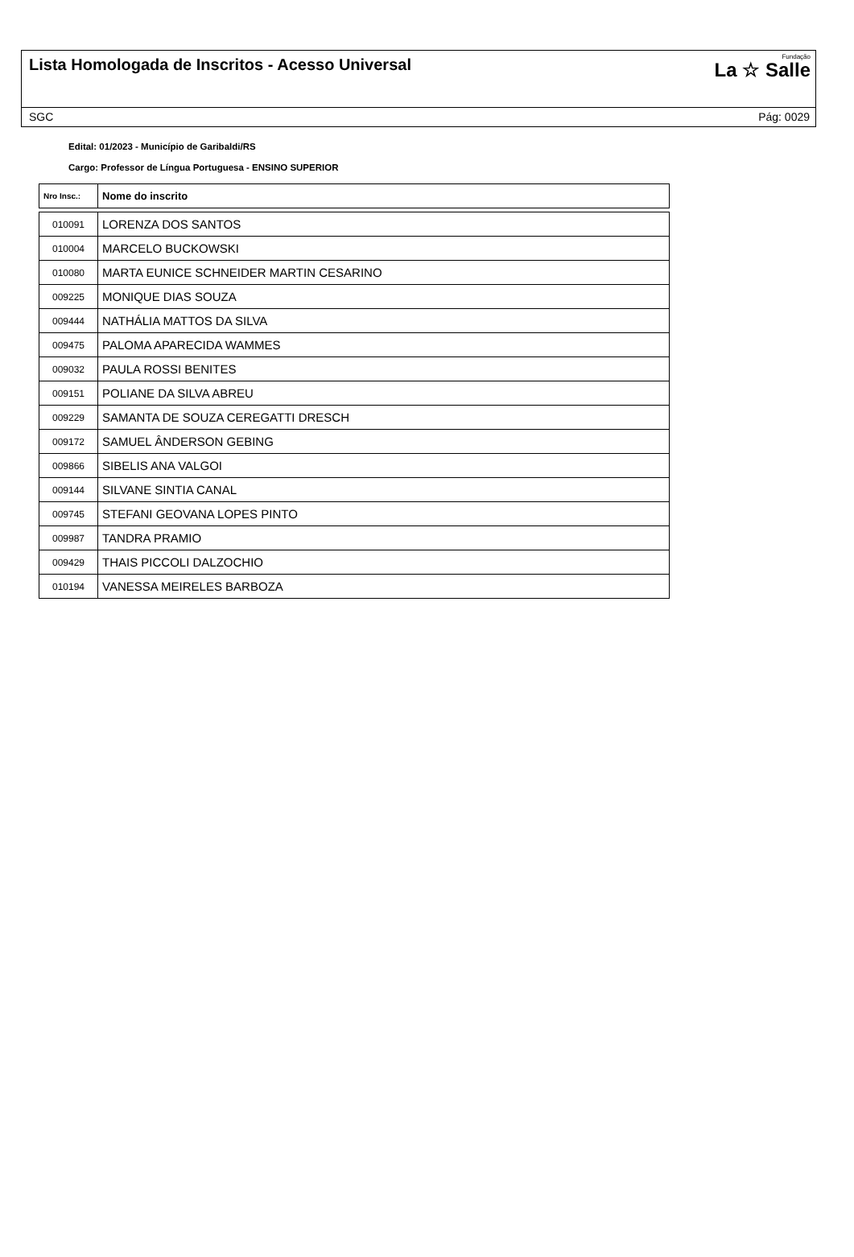Lista Homologada de Inscritos - Acesso Universal
Fundação
La ☆ Salle
SGC Pág: 0029
Edital: 01/2023 - Município de Garibaldi/RS
Cargo: Professor de Língua Portuguesa - ENSINO SUPERIOR
| Nro Insc.: | Nome do inscrito |
| --- | --- |
| 010091 | LORENZA DOS SANTOS |
| 010004 | MARCELO BUCKOWSKI |
| 010080 | MARTA EUNICE SCHNEIDER MARTIN CESARINO |
| 009225 | MONIQUE DIAS SOUZA |
| 009444 | NATHÁLIA MATTOS DA SILVA |
| 009475 | PALOMA APARECIDA WAMMES |
| 009032 | PAULA ROSSI BENITES |
| 009151 | POLIANE DA SILVA ABREU |
| 009229 | SAMANTA DE SOUZA CEREGATTI DRESCH |
| 009172 | SAMUEL ÂNDERSON GEBING |
| 009866 | SIBELIS ANA VALGOI |
| 009144 | SILVANE SINTIA CANAL |
| 009745 | STEFANI GEOVANA LOPES PINTO |
| 009987 | TANDRA PRAMIO |
| 009429 | THAIS PICCOLI DALZOCHIO |
| 010194 | VANESSA MEIRELES BARBOZA |